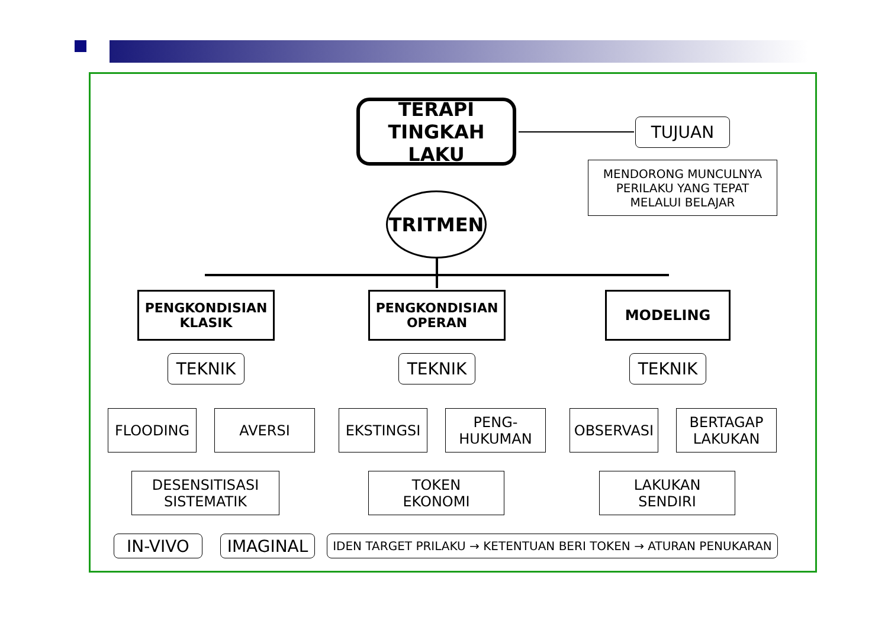TERAPI
TINGKAH LAKU
TRITMEN
TUJUAN
MENDORONG MUNCULNYA
PERILAKU YANG TEPAT
MELALUI BELAJAR
PENGKONDISIAN
KLASIK
PENGKONDISIAN
OPERAN
MODELING
TEKNIK TEKNIK TEKNIK
FLOODING AVERSI EKSTINGSI
PENG-
HUKUMAN
OBSERVASI
BERTAGAP
LAKUKAN
DESENSITISASI
SISTEMATIK
TOKEN
EKONOMI
LAKUKAN
SENDIRI
IN-VIVO IMAGINAL IDEN TARGET PRILAKU → KETENTUAN BERI TOKEN → ATURAN PENUKARAN